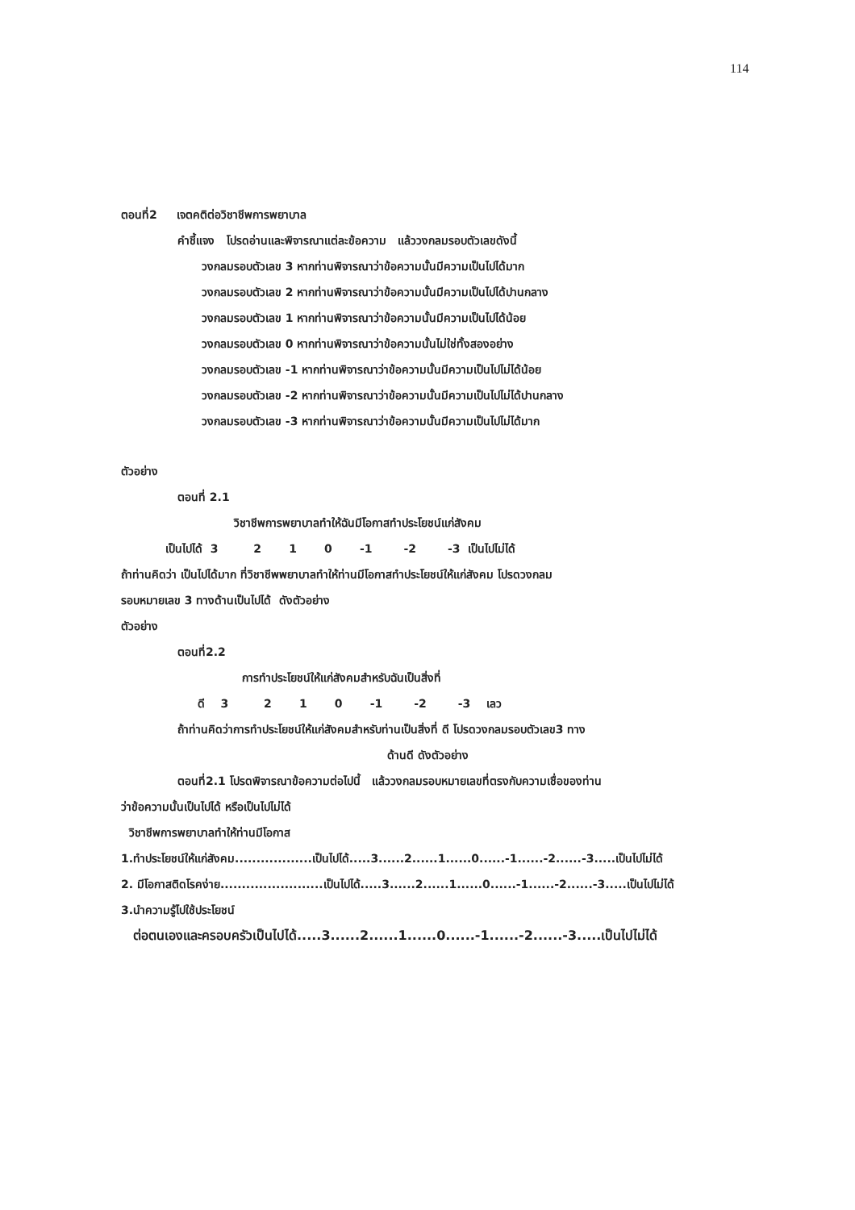114
ตอนที่2 เจตคติต่อวิชาชีพการพยาบาล
คำชี้แจง โปรดอ่านและพิจารณาแต่ละข้อความ แล้ววงกลมรอบตัวเลขดังนี้
วงกลมรอบตัวเลข 3 หากท่านพิจารณาว่าข้อความนั้นมีความเป็นไปได้มาก
วงกลมรอบตัวเลข 2 หากท่านพิจารณาว่าข้อความนั้นมีความเป็นไปได้ปานกลาง
วงกลมรอบตัวเลข 1 หากท่านพิจารณาว่าข้อความนั้นมีความเป็นไปได้น้อย
วงกลมรอบตัวเลข 0 หากท่านพิจารณาว่าข้อความนั้นไม่ใช่ทั้งสองอย่าง
วงกลมรอบตัวเลข -1 หากท่านพิจารณาว่าข้อความนั้นมีความเป็นไปไม่ได้น้อย
วงกลมรอบตัวเลข -2 หากท่านพิจารณาว่าข้อความนั้นมีความเป็นไปไม่ได้ปานกลาง
วงกลมรอบตัวเลข -3 หากท่านพิจารณาว่าข้อความนั้นมีความเป็นไปไม่ได้มาก
ตัวอย่าง
ตอนที่ 2.1
วิชาชีพการพยาบาลทำให้ฉันมีโอกาสทำประโยชน์แก่สังคม
เป็นไปได้ 3 2 1 0 -1 -2 -3 เป็นไปไม่ได้
ถ้าท่านคิดว่า เป็นไปได้มาก ที่วิชาชีพพยาบาลทำให้ท่านมีโอกาสทำประโยชน์ให้แก่สังคม โปรดวงกลม
รอบหมายเลข 3 ทางด้านเป็นไปได้ ดังตัวอย่าง
ตัวอย่าง
ตอนที่2.2
การทำประโยชน์ให้แก่สังคมสำหรับฉันเป็นสิ่งที่
ดี 3 2 1 0 -1 -2 -3 เลว
ถ้าท่านคิดว่าการทำประโยชน์ให้แก่สังคมสำหรับท่านเป็นสิ่งที่ ดี โปรดวงกลมรอบตัวเลข3 ทาง
ด้านดี ดังตัวอย่าง
ตอนที่2.1 โปรดพิจารณาข้อความต่อไปนี้ แล้ววงกลมรอบหมายเลขที่ตรงกับความเชื่อของท่าน
ว่าข้อความนั้นเป็นไปได้ หรือเป็นไปไม่ได้
วิชาชีพการพยาบาลทำให้ท่านมีโอกาส
1.ทำประโยชน์ให้แก่สังคม..................เป็นไปได้.....3......2......1......0......-1......-2......-3.....เป็นไปไม่ได้
2. มีโอกาสติดโรคง่าย........................เป็นไปได้.....3......2......1......0......-1......-2......-3.....เป็นไปไม่ได้
3.นำความรู้ไปใช้ประโยชน์
ต่อตนเองและครอบครัวเป็นไปได้.....3......2......1......0......-1......-2......-3.....เป็นไปไม่ได้